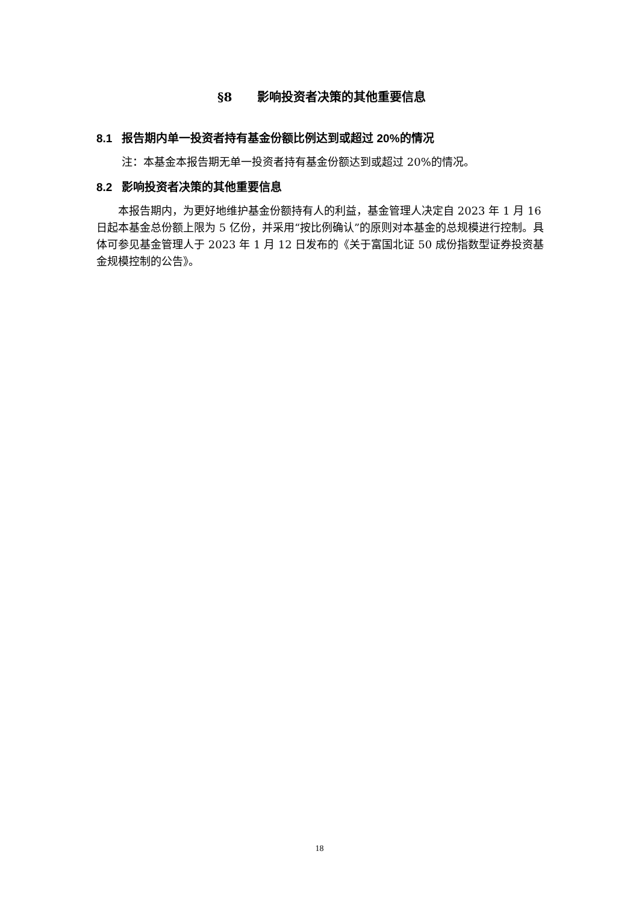§8 影响投资者决策的其他重要信息
8.1 报告期内单一投资者持有基金份额比例达到或超过 20%的情况
注：本基金本报告期无单一投资者持有基金份额达到或超过 20%的情况。
8.2 影响投资者决策的其他重要信息
本报告期内，为更好地维护基金份额持有人的利益，基金管理人决定自 2023 年 1 月 16 日起本基金总份额上限为 5 亿份，并采用“按比例确认”的原则对本基金的总规模进行控制。具体可参见基金管理人于 2023 年 1 月 12 日发布的《关于富国北证 50 成份指数型证券投资基金规模控制的公告》。
18